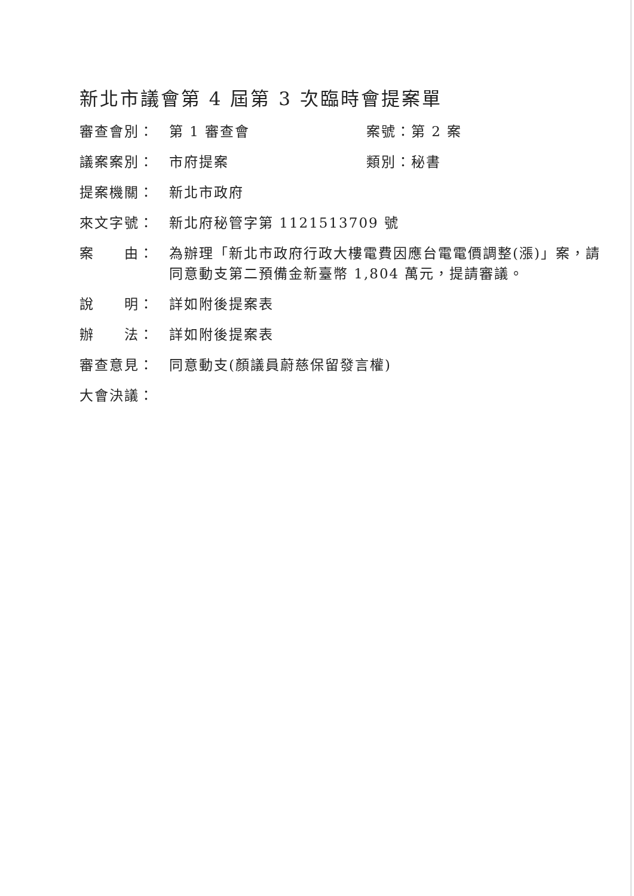新北市議會第 4 屆第 3 次臨時會提案單
審查會別： 第 1 審查會 案號：第 2 案
議案案別： 市府提案 類別：秘書
提案機關： 新北市政府
來文字號： 新北府秘管字第 1121513709 號
案　　由： 為辦理「新北市政府行政大樓電費因應台電電價調整(漲)」案，請同意動支第二預備金新臺幣 1,804 萬元，提請審議。
說　　明： 詳如附後提案表
辦　　法： 詳如附後提案表
審查意見： 同意動支(顏議員蔚慈保留發言權)
大會決議：